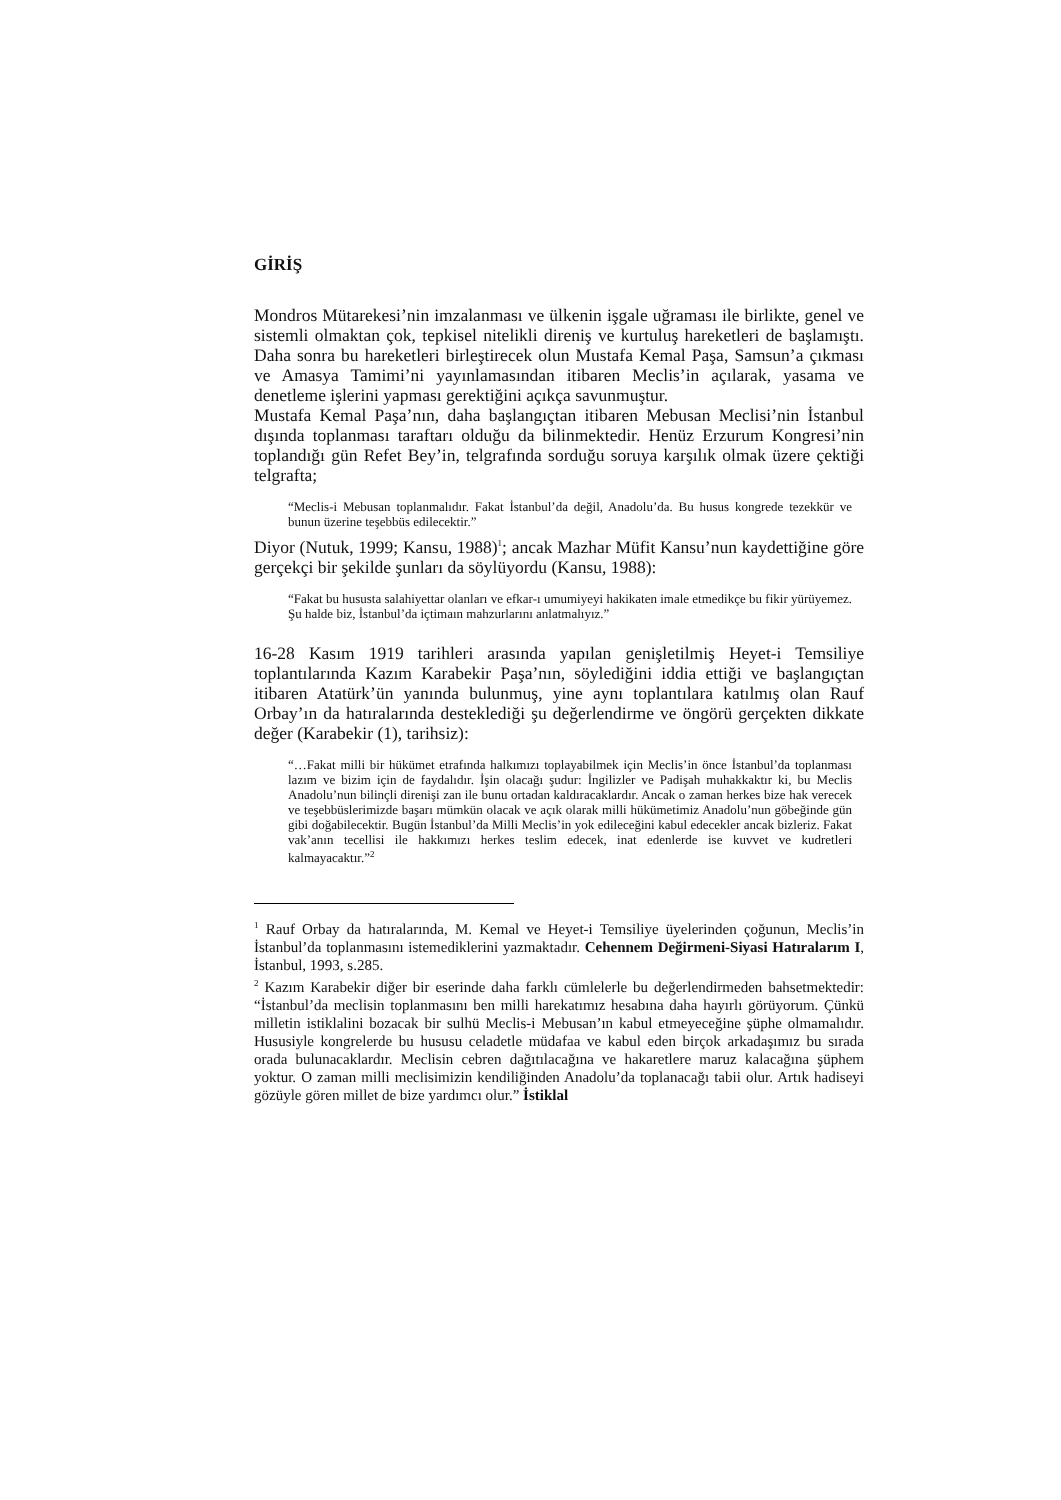GİRİŞ
Mondros Mütarekesi’nin imzalanması ve ülkenin işgale uğraması ile birlikte, genel ve sistemli olmaktan çok, tepkisel nitelikli direniş ve kurtuluş hareketleri de başlamıştı. Daha sonra bu hareketleri birleştirecek olun Mustafa Kemal Paşa, Samsun’a çıkması ve Amasya Tamimi’ni yayınlamasından itibaren Meclis’in açılarak, yasama ve denetleme işlerini yapması gerektiğini açıkça savunmuştur.
Mustafa Kemal Paşa’nın, daha başlangıçtan itibaren Mebusan Meclisi’nin İstanbul dışında toplanması taraftarı olduğu da bilinmektedir. Henüz Erzurum Kongresi’nin toplandığı gün Refet Bey’in, telgrafında sorduğu soruya karşılık olmak üzere çektiği telgrafta;
“Meclis-i Mebusan toplanmalıdır. Fakat İstanbul’da değil, Anadolu’da. Bu husus kongrede tezekkür ve bunun üzerine teşebbüs edilecektir.”
Diyor (Nutuk, 1999; Kansu, 1988)<sup>1</sup>; ancak Mazhar Müfit Kansu’nun kaydettiğine göre gerçekçi bir şekilde şunları da söylüyordu (Kansu, 1988):
“Fakat bu hususta salahiyettar olanları ve efkar-ı umumiyeyi hakikaten imale etmedikçe bu fikir yürüyemez. Şu halde biz, İstanbul’da içtimaın mahzurlarını anlatmalıyız.”
16-28 Kasım 1919 tarihleri arasında yapılan genişletilmiş Heyet-i Temsiliye toplantılarında Kazım Karabekir Paşa’nın, söylediğini iddia ettiği ve başlangıçtan itibaren Atatürk’ün yanında bulunmuş, yine aynı toplantılara katılmış olan Rauf Orbay’ın da hatıralarında desteklediği şu değerlendirme ve öngörü gerçekten dikkate değer (Karabekir (1), tarihsiz):
“…Fakat milli bir hükümet etrafında halkımızı toplayabilmek için Meclis’in önce İstanbul’da toplanması lazım ve bizim için de faydalıdır. İşin olacağı şudur: İngilizler ve Padişah muhakkaktır ki, bu Meclis Anadolu’nun bilinçli direnişi zan ile bunu ortadan kaldıracaklardır. Ancak o zaman herkes bize hak verecek ve teşebbüslerimizde başarı mümkün olacak ve açık olarak milli hükümetimiz Anadolu’nun göbeğinde gün gibi doğabilecektir. Bugün İstanbul’da Milli Meclis’in yok edileceğini kabul edecekler ancak bizleriz. Fakat vak’anın tecellisi ile hakkımızı herkes teslim edecek, inat edenlerde ise kuvvet ve kudretleri kalmayacaktır.”<sup>2</sup>
<sup>1</sup> Rauf Orbay da hatıralarında, M. Kemal ve Heyet-i Temsiliye üyelerinden çoğunun, Meclis’in İstanbul’da toplanmasını istemediklerini yazmaktadır. Cehennem Değirmeni-Siyasi Hatıralarım I, İstanbul, 1993, s.285.
<sup>2</sup> Kazım Karabekir diğer bir eserinde daha farklı cümlelerle bu değerlendirmeden bahsetmektedir: “İstanbul’da meclisin toplanmasını ben milli harekatımız hesabına daha hayırlı görüyorum. Çünkü milletin istiklalini bozacak bir sulhü Meclis-i Mebusan’ın kabul etmeyeceğine şüphe olmamalıdır. Hususiyle kongrelerde bu hususu celadetle müdafaa ve kabul eden birçok arkadaşımız bu sırada orada bulunacaklardır. Meclisin cebren dağıtılacağına ve hakaretlere maruz kalacağına şüphem yoktur. O zaman milli meclisimizin kendiliğinden Anadolu’da toplanacağı tabii olur. Artık hadiseyi gözüyle gören millet de bize yardımcı olur.” İstiklal